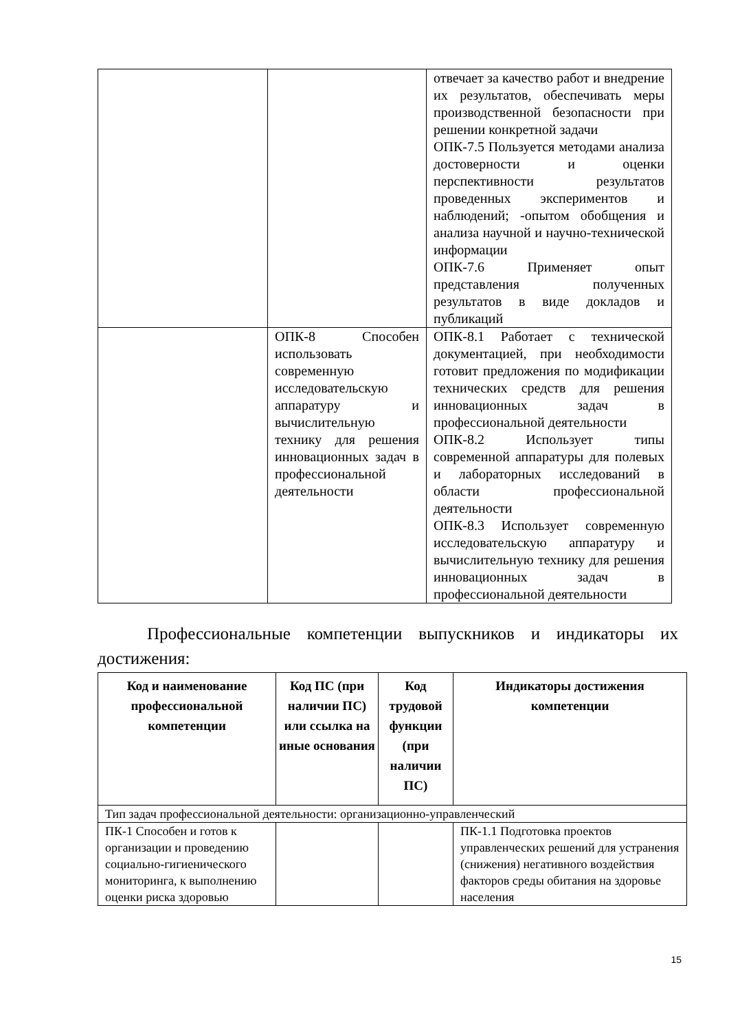| | | отвечает за качество работ и внедрение их результатов, обеспечивать меры производственной безопасности при решении конкретной задачи ОПК-7.5 Пользуется методами анализа достоверности и оценки перспективности результатов проведенных экспериментов и наблюдений; -опытом обобщения и анализа научной и научно-технической информации ОПК-7.6 Применяет опыт представления полученных результатов в виде докладов и публикаций |
| | ОПК-8 Способен использовать современную исследовательскую аппаратуру и вычислительную технику для решения инновационных задач в профессиональной деятельности | ОПК-8.1 Работает с технической документацией, при необходимости готовит предложения по модификации технических средств для решения инновационных задач в профессиональной деятельности ОПК-8.2 Использует типы современной аппаратуры для полевых и лабораторных исследований в области профессиональной деятельности ОПК-8.3 Использует современную исследовательскую аппаратуру и вычислительную технику для решения инновационных задач в профессиональной деятельности |
Профессиональные компетенции выпускников и индикаторы их достижения:
| Код и наименование профессиональной компетенции | Код ПС (при наличии ПС) или ссылка на иные основания | Код трудовой функции (при наличии ПС) | Индикаторы достижения компетенции |
| --- | --- | --- | --- |
| Тип задач профессиональной деятельности: организационно-управленческий | | | |
| ПК-1 Способен и готов к организации и проведению социально-гигиенического мониторинга, к выполнению оценки риска здоровью | | | ПК-1.1 Подготовка проектов управленческих решений для устранения (снижения) негативного воздействия факторов среды обитания на здоровье населения |
15